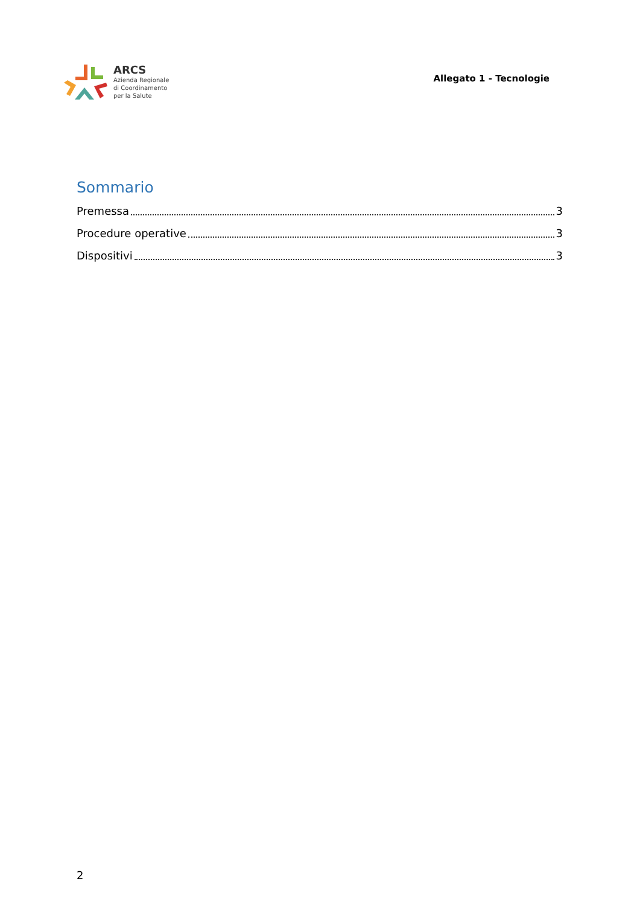ARCS
Azienda Regionale
di Coordinamento
per la Salute
Allegato 1 - Tecnologie
Sommario
Premessa 3
Procedure operative 3
Dispositivi 3
2